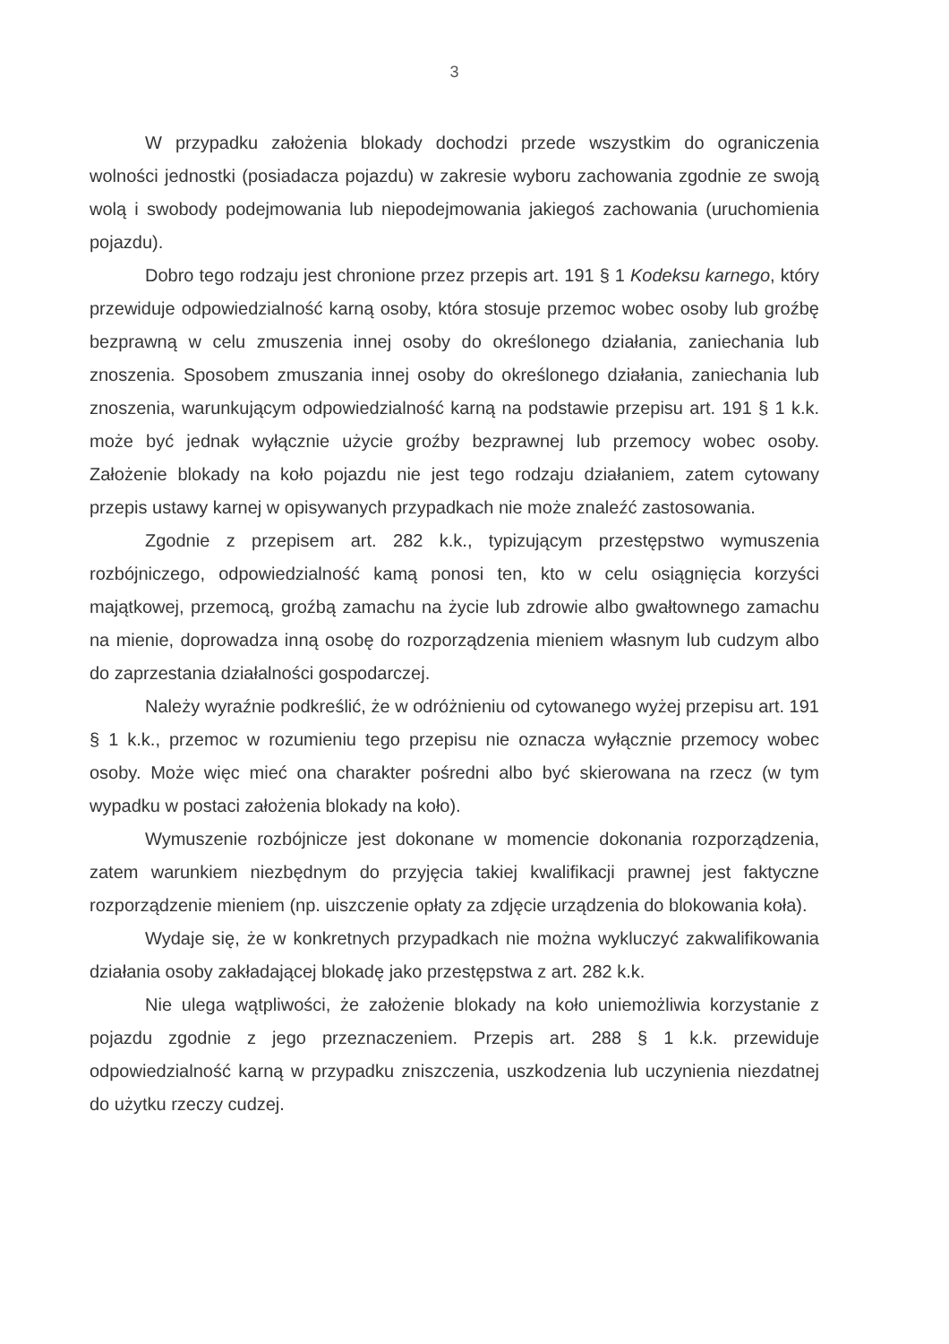3
W przypadku założenia blokady dochodzi przede wszystkim do ograniczenia wolności jednostki (posiadacza pojazdu) w zakresie wyboru zachowania zgodnie ze swoją wolą i swobody podejmowania lub niepodejmowania jakiegoś zachowania (uruchomienia pojazdu).
Dobro tego rodzaju jest chronione przez przepis art. 191 § 1 Kodeksu karnego, który przewiduje odpowiedzialność karną osoby, która stosuje przemoc wobec osoby lub groźbę bezprawną w celu zmuszenia innej osoby do określonego działania, zaniechania lub znoszenia. Sposobem zmuszania innej osoby do określonego działania, zaniechania lub znoszenia, warunkującym odpowiedzialność karną na podstawie przepisu art. 191 § 1 k.k. może być jednak wyłącznie użycie groźby bezprawnej lub przemocy wobec osoby. Założenie blokady na koło pojazdu nie jest tego rodzaju działaniem, zatem cytowany przepis ustawy karnej w opisywanych przypadkach nie może znaleźć zastosowania.
Zgodnie z przepisem art. 282 k.k., typizującym przestępstwo wymuszenia rozbójniczego, odpowiedzialność kamą ponosi ten, kto w celu osiągnięcia korzyści majątkowej, przemocą, groźbą zamachu na życie lub zdrowie albo gwałtownego zamachu na mienie, doprowadza inną osobę do rozporządzenia mieniem własnym lub cudzym albo do zaprzestania działalności gospodarczej.
Należy wyraźnie podkreślić, że w odróżnieniu od cytowanego wyżej przepisu art. 191 § 1 k.k., przemoc w rozumieniu tego przepisu nie oznacza wyłącznie przemocy wobec osoby. Może więc mieć ona charakter pośredni albo być skierowana na rzecz (w tym wypadku w postaci założenia blokady na koło).
Wymuszenie rozbójnicze jest dokonane w momencie dokonania rozporządzenia, zatem warunkiem niezbędnym do przyjęcia takiej kwalifikacji prawnej jest faktyczne rozporządzenie mieniem (np. uiszczenie opłaty za zdjęcie urządzenia do blokowania koła).
Wydaje się, że w konkretnych przypadkach nie można wykluczyć zakwalifikowania działania osoby zakładającej blokadę jako przestępstwa z art. 282 k.k.
Nie ulega wątpliwości, że założenie blokady na koło uniemożliwia korzystanie z pojazdu zgodnie z jego przeznaczeniem. Przepis art. 288 § 1 k.k. przewiduje odpowiedzialność karną w przypadku zniszczenia, uszkodzenia lub uczynienia niezdatnej do użytku rzeczy cudzej.